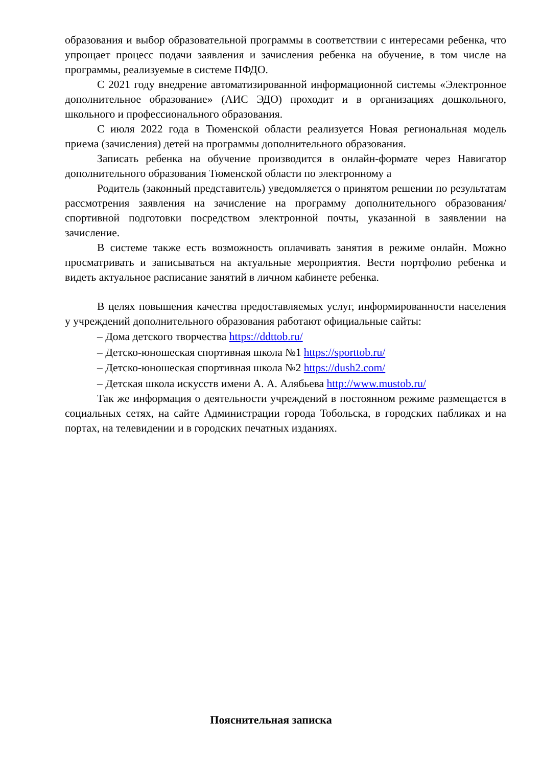образования и выбор образовательной программы в соответствии с интересами ребенка, что упрощает процесс подачи заявления и зачисления ребенка на обучение, в том числе на программы, реализуемые в системе ПФДО.
С 2021 году внедрение автоматизированной информационной системы «Электронное дополнительное образование» (АИС ЭДО) проходит и в организациях дошкольного, школьного и профессионального образования.
С июля 2022 года в Тюменской области реализуется Новая региональная модель приема (зачисления) детей на программы дополнительного образования.
Записать ребенка на обучение производится в онлайн-формате через Навигатор дополнительного образования Тюменской области по электронному а
Родитель (законный представитель) уведомляется о принятом решении по результатам рассмотрения заявления на зачисление на программу дополнительного образования/спортивной подготовки посредством электронной почты, указанной в заявлении на зачисление.
В системе также есть возможность оплачивать занятия в режиме онлайн. Можно просматривать и записываться на актуальные мероприятия. Вести портфолио ребенка и видеть актуальное расписание занятий в личном кабинете ребенка.
В целях повышения качества предоставляемых услуг, информированности населения у учреждений дополнительного образования работают официальные сайты:
– Дома детского творчества https://ddttob.ru/
– Детско-юношеская спортивная школа №1 https://sporttob.ru/
– Детско-юношеская спортивная школа №2 https://dush2.com/
– Детская школа искусств имени А. А. Алябьева http://www.mustob.ru/
Так же информация о деятельности учреждений в постоянном режиме размещается в социальных сетях, на сайте Администрации города Тобольска, в городских пабликах и на портах, на телевидении и в городских печатных изданиях.
Пояснительная записка